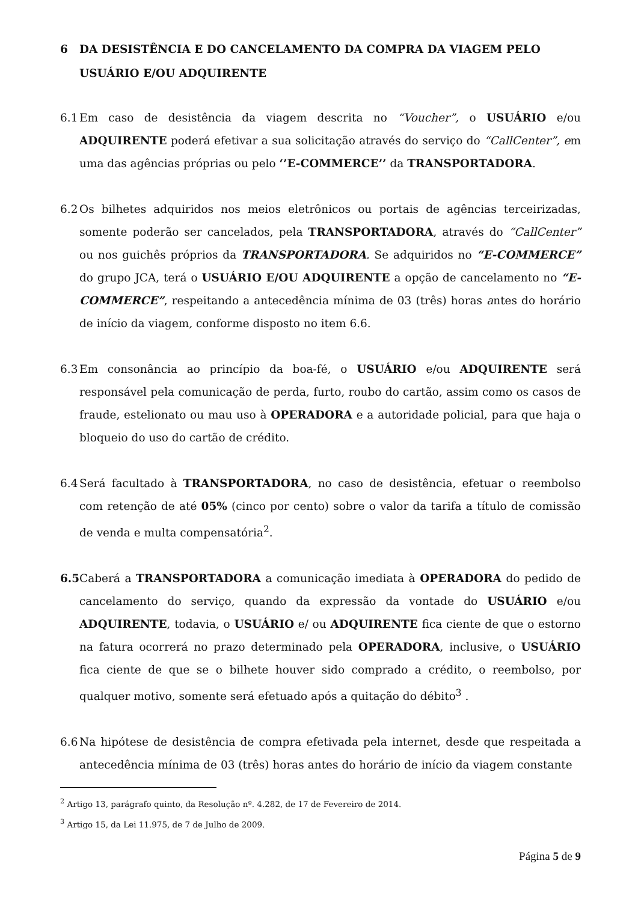6 DA DESISTÊNCIA E DO CANCELAMENTO DA COMPRA DA VIAGEM PELO USUÁRIO E/OU ADQUIRENTE
6.1 Em caso de desistência da viagem descrita no “Voucher”, o USUÁRIO e/ou ADQUIRENTE poderá efetivar a sua solicitação através do serviço do “CallCenter”, em uma das agências próprias ou pelo ‘’E-COMMERCE’’ da TRANSPORTADORA.
6.2 Os bilhetes adquiridos nos meios eletrônicos ou portais de agências terceirizadas, somente poderão ser cancelados, pela TRANSPORTADORA, através do “CallCenter” ou nos guichês próprios da TRANSPORTADORA. Se adquiridos no “E-COMMERCE” do grupo JCA, terá o USUÁRIO E/OU ADQUIRENTE a opção de cancelamento no “E-COMMERCE”, respeitando a antecedência mínima de 03 (três) horas antes do horário de início da viagem, conforme disposto no item 6.6.
6.3 Em consonância ao princípio da boa-fé, o USUÁRIO e/ou ADQUIRENTE será responsável pela comunicação de perda, furto, roubo do cartão, assim como os casos de fraude, estelionato ou mau uso à OPERADORA e a autoridade policial, para que haja o bloqueio do uso do cartão de crédito.
6.4 Será facultado à TRANSPORTADORA, no caso de desistência, efetuar o reembolso com retenção de até 05% (cinco por cento) sobre o valor da tarifa a título de comissão de venda e multa compensatória<sup>2</sup>.
6.5 Caberá a TRANSPORTADORA a comunicação imediata à OPERADORA do pedido de cancelamento do serviço, quando da expressão da vontade do USUÁRIO e/ou ADQUIRENTE, todavia, o USUÁRIO e/ ou ADQUIRENTE fica ciente de que o estorno na fatura ocorrerá no prazo determinado pela OPERADORA, inclusive, o USUÁRIO fica ciente de que se o bilhete houver sido comprado a crédito, o reembolso, por qualquer motivo, somente será efetuado após a quitação do débito<sup>3</sup> .
6.6 Na hipótese de desistência de compra efetivada pela internet, desde que respeitada a antecedência mínima de 03 (três) horas antes do horário de início da viagem constante
<sup>2</sup> Artigo 13, parágrafo quinto, da Resolução nº. 4.282, de 17 de Fevereiro de 2014.
<sup>3</sup> Artigo 15, da Lei 11.975, de 7 de Julho de 2009.
Página 5 de 9